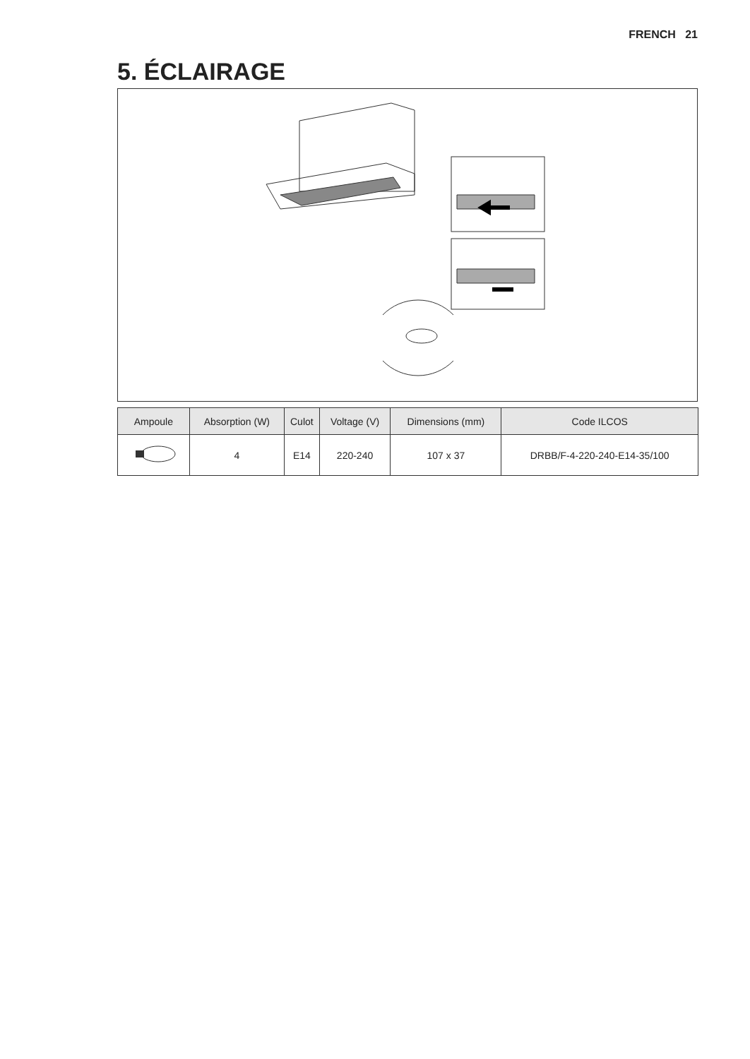FRENCH 21
5. ÉCLAIRAGE
| Ampoule | Absorption (W) | Culot | Voltage (V) | Dimensions (mm) | Code ILCOS |
| --- | --- | --- | --- | --- | --- |
| | 4 | E14 | 220-240 | 107 x 37 | DRBB/F-4-220-240-E14-35/100 |